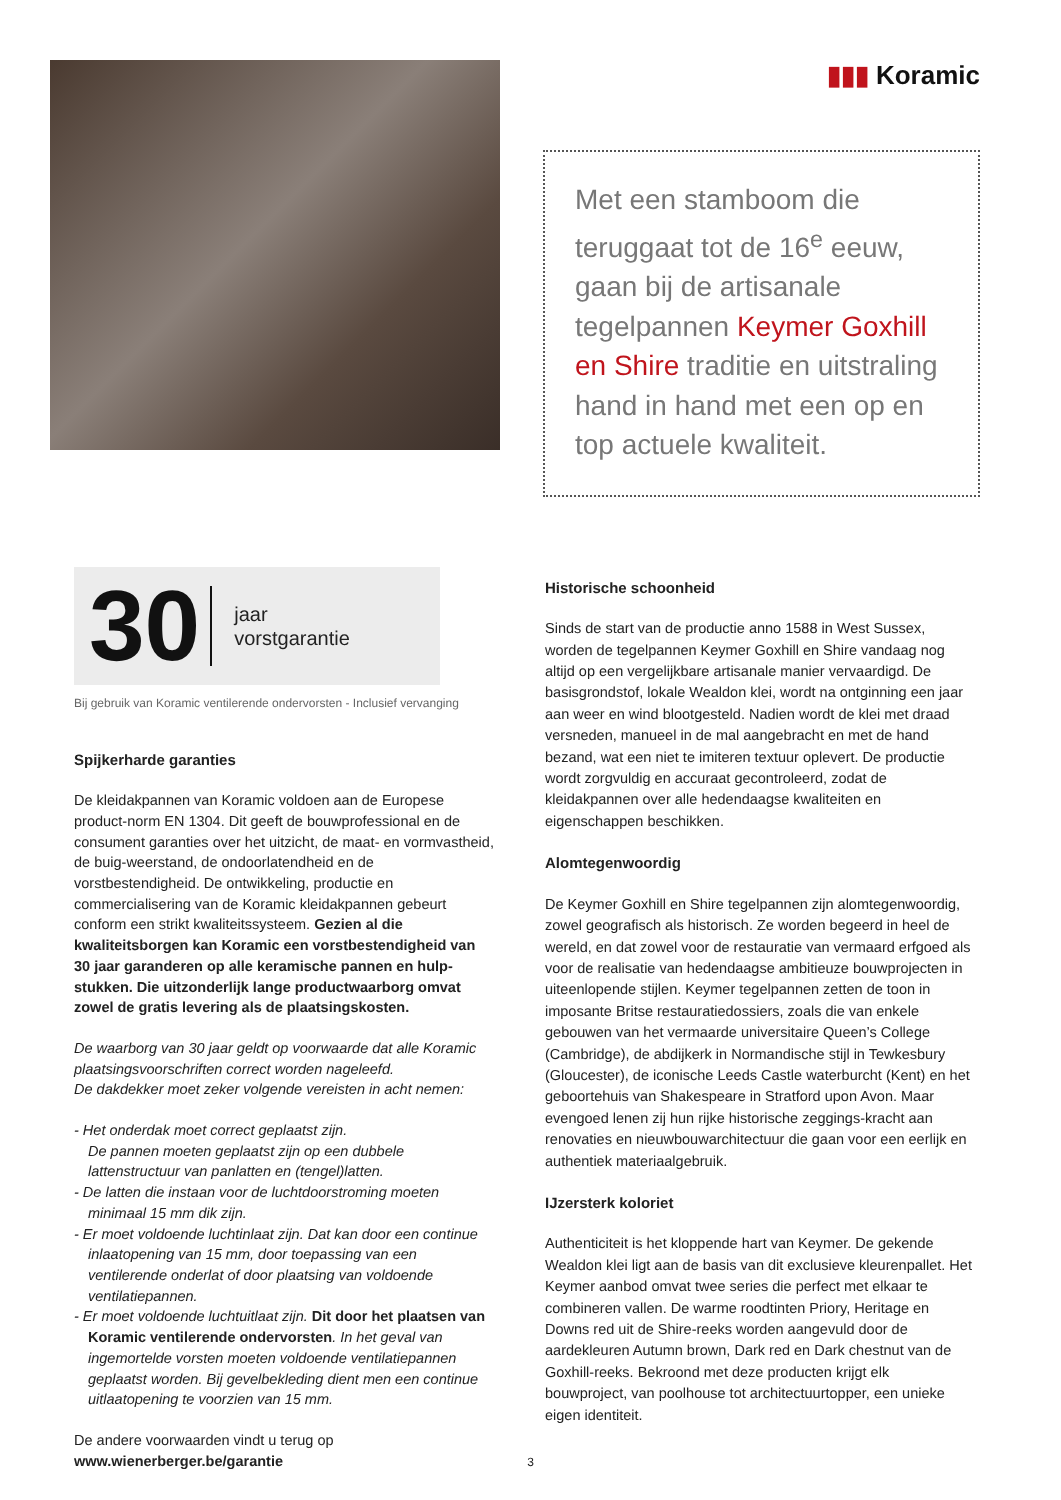▮▮▮ Koramic
Met een stamboom die teruggaat tot de 16<sup>e</sup> eeuw, gaan bij de artisanale tegelpannen Keymer Goxhill en Shire traditie en uitstraling hand in hand met een op en top actuele kwaliteit.
30
jaar
vorstgarantie
Bij gebruik van Koramic ventilerende ondervorsten - Inclusief vervanging
Spijkerharde garanties
De kleidakpannen van Koramic voldoen aan de Europese product-norm EN 1304. Dit geeft de bouwprofessional en de consument garanties over het uitzicht, de maat- en vormvastheid, de buig-weerstand, de ondoorlatendheid en de vorstbestendigheid. De ontwikkeling, productie en commercialisering van de Koramic kleidakpannen gebeurt conform een strikt kwaliteitssysteem. Gezien al die kwaliteitsborgen kan Koramic een vorstbestendigheid van 30 jaar garanderen op alle keramische pannen en hulp-stukken. Die uitzonderlijk lange productwaarborg omvat zowel de gratis levering als de plaatsingskosten.
De waarborg van 30 jaar geldt op voorwaarde dat alle Koramic plaatsingsvoorschriften correct worden nageleefd.
De dakdekker moet zeker volgende vereisten in acht nemen:
- Het onderdak moet correct geplaatst zijn.
De pannen moeten geplaatst zijn op een dubbele lattenstructuur van panlatten en (tengel)latten.
- De latten die instaan voor de luchtdoorstroming moeten minimaal 15 mm dik zijn.
- Er moet voldoende luchtinlaat zijn. Dat kan door een continue inlaatopening van 15 mm, door toepassing van een ventilerende onderlat of door plaatsing van voldoende ventilatiepannen.
- Er moet voldoende luchtuitlaat zijn. Dit door het plaatsen van Koramic ventilerende ondervorsten. In het geval van ingemortelde vorsten moeten voldoende ventilatiepannen geplaatst worden. Bij gevelbekleding dient men een continue uitlaatopening te voorzien van 15 mm.
De andere voorwaarden vindt u terug op
www.wienerberger.be/garantie
Historische schoonheid
Sinds de start van de productie anno 1588 in West Sussex, worden de tegelpannen Keymer Goxhill en Shire vandaag nog altijd op een vergelijkbare artisanale manier vervaardigd. De basisgrondstof, lokale Wealdon klei, wordt na ontginning een jaar aan weer en wind blootgesteld. Nadien wordt de klei met draad versneden, manueel in de mal aangebracht en met de hand bezand, wat een niet te imiteren textuur oplevert. De productie wordt zorgvuldig en accuraat gecontroleerd, zodat de kleidakpannen over alle hedendaagse kwaliteiten en eigenschappen beschikken.
Alomtegenwoordig
De Keymer Goxhill en Shire tegelpannen zijn alomtegenwoordig, zowel geografisch als historisch. Ze worden begeerd in heel de wereld, en dat zowel voor de restauratie van vermaard erfgoed als voor de realisatie van hedendaagse ambitieuze bouwprojecten in uiteenlopende stijlen. Keymer tegelpannen zetten de toon in imposante Britse restauratiedossiers, zoals die van enkele gebouwen van het vermaarde universitaire Queen’s College (Cambridge), de abdijkerk in Normandische stijl in Tewkesbury (Gloucester), de iconische Leeds Castle waterburcht (Kent) en het geboortehuis van Shakespeare in Stratford upon Avon. Maar evengoed lenen zij hun rijke historische zeggings-kracht aan renovaties en nieuwbouwarchitectuur die gaan voor een eerlijk en authentiek materiaalgebruik.
IJzersterk koloriet
Authenticiteit is het kloppende hart van Keymer. De gekende Wealdon klei ligt aan de basis van dit exclusieve kleurenpallet. Het Keymer aanbod omvat twee series die perfect met elkaar te combineren vallen. De warme roodtinten Priory, Heritage en Downs red uit de Shire-reeks worden aangevuld door de aardekleuren Autumn brown, Dark red en Dark chestnut van de Goxhill-reeks. Bekroond met deze producten krijgt elk bouwproject, van poolhouse tot architectuurtopper, een unieke eigen identiteit.
3